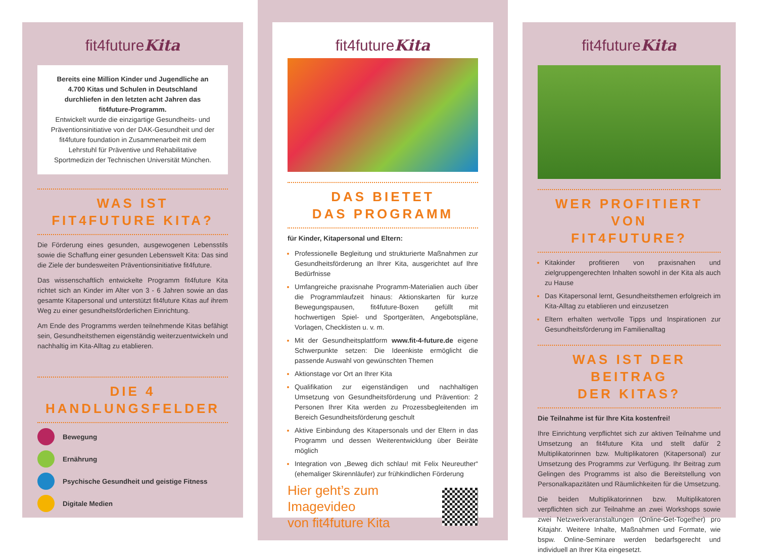fit4futureKita
Bereits eine Million Kinder und Jugendliche an 4.700 Kitas und Schulen in Deutschland durchliefen in den letzten acht Jahren das fit4future-Programm.
Entwickelt wurde die einzigartige Gesundheits- und Präventionsinitiative von der DAK-Gesundheit und der fit4future foundation in Zusammenarbeit mit dem Lehrstuhl für Präventive und Rehabilitative Sportmedizin der Technischen Universität München.
WAS IST
FIT4FUTURE KITA?
Die Förderung eines gesunden, ausgewogenen Lebensstils sowie die Schaffung einer gesunden Lebenswelt Kita: Das sind die Ziele der bundesweiten Präventionsinitiative fit4future.
Das wissenschaftlich entwickelte Programm fit4future Kita richtet sich an Kinder im Alter von 3 - 6 Jahren sowie an das gesamte Kitapersonal und unterstützt fit4future Kitas auf ihrem Weg zu einer gesundheitsförderlichen Einrichtung.
Am Ende des Programms werden teilnehmende Kitas befähigt sein, Gesundheitsthemen eigenständig weiterzuentwickeln und nachhaltig im Kita-Alltag zu etablieren.
DIE 4 HANDLUNGSFELDER
Bewegung
Ernährung
Psychische Gesundheit und geistige Fitness
Digitale Medien
fit4futureKita
DAS BIETET
DAS PROGRAMM
für Kinder, Kitapersonal und Eltern:
Professionelle Begleitung und strukturierte Maßnahmen zur Gesundheitsförderung an Ihrer Kita, ausgerichtet auf Ihre Bedürfnisse
Umfangreiche praxisnahe Programm-Materialien auch über die Programmlaufzeit hinaus: Aktionskarten für kurze Bewegungspausen, fit4future-Boxen gefüllt mit hochwertigen Spiel- und Sportgeräten, Angebotspläne, Vorlagen, Checklisten u. v. m.
Mit der Gesundheitsplattform www.fit-4-future.de eigene Schwerpunkte setzen: Die Ideenkiste ermöglicht die passende Auswahl von gewünschten Themen
Aktionstage vor Ort an Ihrer Kita
Qualifikation zur eigenständigen und nachhaltigen Umsetzung von Gesundheitsförderung und Prävention: 2 Personen Ihrer Kita werden zu Prozessbegleitenden im Bereich Gesundheitsförderung geschult
Aktive Einbindung des Kitapersonals und der Eltern in das Programm und dessen Weiterentwicklung über Beiräte möglich
Integration von „Beweg dich schlau! mit Felix Neureuther“ (ehemaliger Skirennläufer) zur frühkindlichen Förderung
Hier geht’s zum Imagevideo
von fit4future Kita
fit4futureKita
WER PROFITIERT VON
FIT4FUTURE?
Kitakinder profitieren von praxisnahen und zielgruppengerechten Inhalten sowohl in der Kita als auch zu Hause
Das Kitapersonal lernt, Gesundheitsthemen erfolgreich im Kita-Alltag zu etablieren und einzusetzen
Eltern erhalten wertvolle Tipps und Inspirationen zur Gesundheitsförderung im Familienalltag
WAS IST DER BEITRAG
DER KITAS?
Die Teilnahme ist für Ihre Kita kostenfrei!
Ihre Einrichtung verpflichtet sich zur aktiven Teilnahme und Umsetzung an fit4future Kita und stellt dafür 2 Multiplikatorinnen bzw. Multiplikatoren (Kitapersonal) zur Umsetzung des Programms zur Verfügung. Ihr Beitrag zum Gelingen des Programms ist also die Bereitstellung von Personalkapazitäten und Räumlichkeiten für die Umsetzung.
Die beiden Multiplikatorinnen bzw. Multiplikatoren verpflichten sich zur Teilnahme an zwei Workshops sowie zwei Netzwerkveranstaltungen (Online-Get-Together) pro Kitajahr. Weitere Inhalte, Maßnahmen und Formate, wie bspw. Online-Seminare werden bedarfsgerecht und individuell an Ihrer Kita eingesetzt.